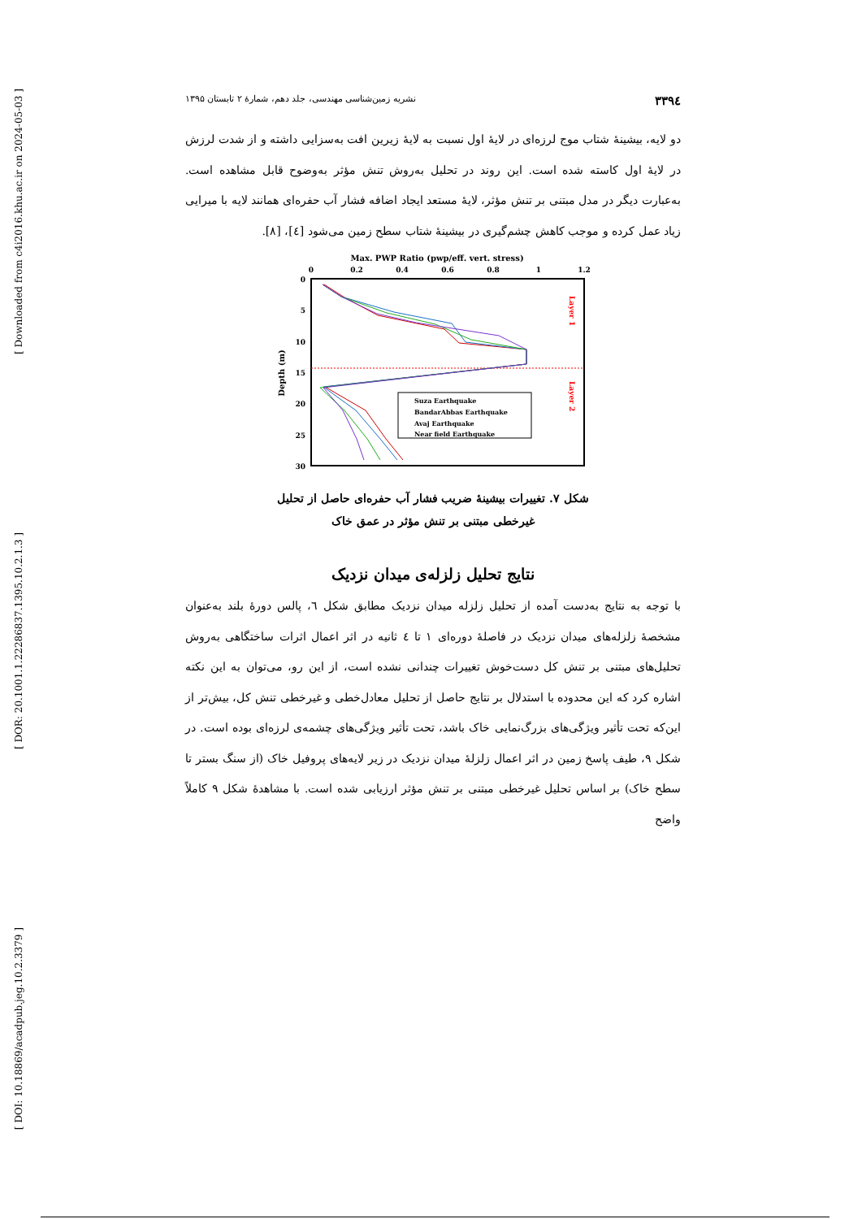[ Downloaded from c4i2016.khu.ac.ir on 2024-05-03 ]
[ DOR: 20.1001.1.22286837.1395.10.2.1.3 ]
[ DOI: 10.18869/acadpub.jeg.10.2.3379 ]
۳۳۹٤ نشریه زمین‌شناسی مهندسی، جلد دهم، شمارهٔ ۲ تابستان ۱۳۹۵
دو لایه، بیشینهٔ شتاب موج لرزه‌ای در لایهٔ اول نسبت به لایهٔ زیرین افت به‌سزایی داشته و از شدت لرزش در لایهٔ اول کاسته شده است. این روند در تحلیل به‌روش تنش مؤثر به‌وضوح قابل مشاهده است. به‌عبارت دیگر در مدل مبتنی بر تنش مؤثر، لایهٔ مستعد ایجاد اضافه فشار آب حفره‌ای همانند لایه با میرایی زیاد عمل کرده و موجب کاهش چشم‌گیری در بیشینهٔ شتاب سطح زمین می‌شود [٤]، [٨].
Max. PWP Ratio (pwp/eff. vert. stress)
0
0.2
0.4
0.6
0.8
1
1.2
0
5
10
15
20
25
30
Depth (m)
Layer 1
Layer 2
Suza Earthquake
BandarAbbas Earthquake
Avaj Earthquake
Near field Earthquake
شکل ۷. تغییرات بیشینهٔ ضریب فشار آب حفره‌ای حاصل از تحلیل
غیرخطی مبتنی بر تنش مؤثر در عمق خاک
نتایج تحلیل زلزله‌ی میدان نزدیک
با توجه به نتایج به‌دست آمده از تحلیل زلزله میدان نزدیک مطابق شکل ٦، پالس دورهٔ بلند به‌عنوان مشخصهٔ زلزله‌های میدان نزدیک در فاصلهٔ دوره‌ای ۱ تا ٤ ثانیه در اثر اعمال اثرات ساختگاهی به‌روش تحلیل‌های مبتنی بر تنش کل دست‌خوش تغییرات چندانی نشده است، از این رو، می‌توان به این نکته اشاره کرد که این محدوده با استدلال بر نتایج حاصل از تحلیل معادل‌خطی و غیرخطی تنش کل، بیش‌تر از این‌که تحت تأثیر ویژگی‌های بزرگ‌نمایی خاک باشد، تحت تأثیر ویژگی‌های چشمه‌ی لرزه‌ای بوده است. در شکل ۹، طیف پاسخ زمین در اثر اعمال زلزلهٔ میدان نزدیک در زیر لایه‌های پروفیل خاک (از سنگ بستر تا سطح خاک) بر اساس تحلیل غیرخطی مبتنی بر تنش مؤثر ارزیابی شده است. با مشاهدهٔ شکل ۹ کاملاً واضح